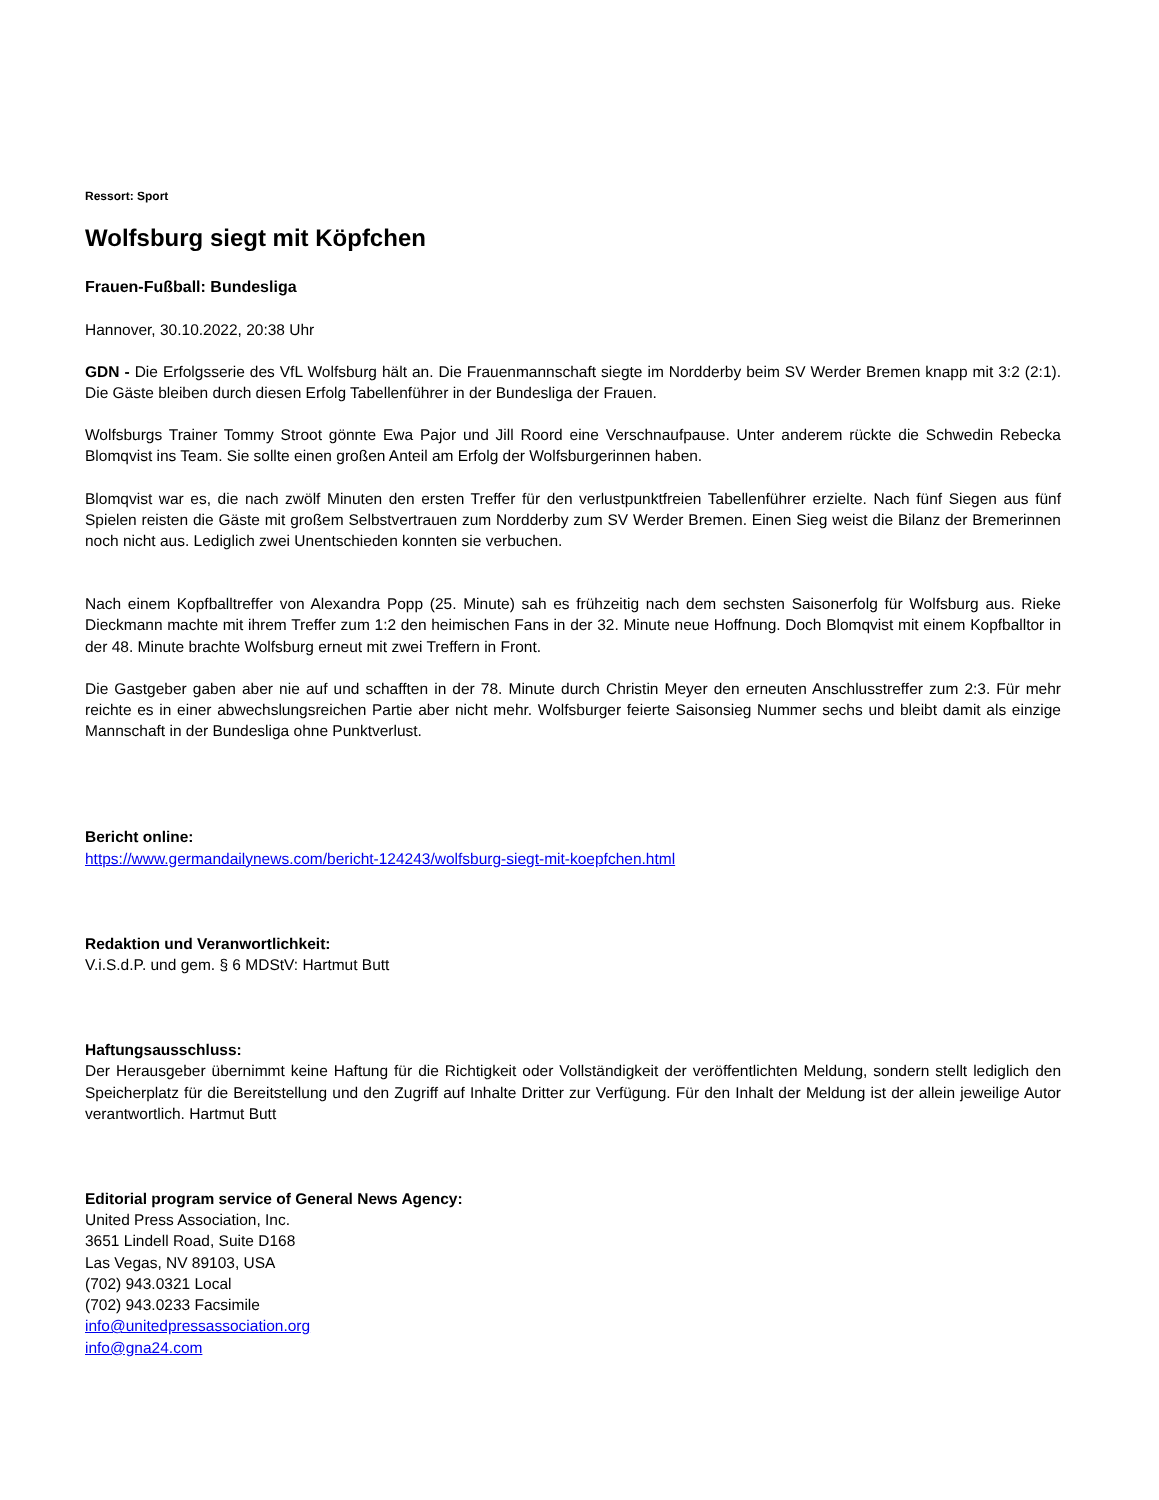Ressort: Sport
Wolfsburg siegt mit Köpfchen
Frauen-Fußball: Bundesliga
Hannover, 30.10.2022, 20:38 Uhr
GDN - Die Erfolgsserie des VfL Wolfsburg hält an. Die Frauenmannschaft siegte im Nordderby beim SV Werder Bremen knapp mit 3:2 (2:1). Die Gäste bleiben durch diesen Erfolg Tabellenführer in der Bundesliga der Frauen.
Wolfsburgs Trainer Tommy Stroot gönnte Ewa Pajor und Jill Roord eine Verschnaufpause. Unter anderem rückte die Schwedin Rebecka Blomqvist ins Team. Sie sollte einen großen Anteil am Erfolg der Wolfsburgerinnen haben.
Blomqvist war es, die nach zwölf Minuten den ersten Treffer für den verlustpunktfreien Tabellenführer erzielte. Nach fünf Siegen aus fünf Spielen reisten die Gäste mit großem Selbstvertrauen zum Nordderby zum SV Werder Bremen. Einen Sieg weist die Bilanz der Bremerinnen noch nicht aus. Lediglich zwei Unentschieden konnten sie verbuchen.
Nach einem Kopfballtreffer von Alexandra Popp (25. Minute) sah es frühzeitig nach dem sechsten Saisonerfolg für Wolfsburg aus. Rieke Dieckmann machte mit ihrem Treffer zum 1:2 den heimischen Fans in der 32. Minute neue Hoffnung. Doch Blomqvist mit einem Kopfballtor in der 48. Minute brachte Wolfsburg erneut mit zwei Treffern in Front.
Die Gastgeber gaben aber nie auf und schafften in der 78. Minute durch Christin Meyer den erneuten Anschlusstreffer zum 2:3. Für mehr reichte es in einer abwechslungsreichen Partie aber nicht mehr. Wolfsburger feierte Saisonsieg Nummer sechs und bleibt damit als einzige Mannschaft in der Bundesliga ohne Punktverlust.
Bericht online:
https://www.germandailynews.com/bericht-124243/wolfsburg-siegt-mit-koepfchen.html
Redaktion und Veranwortlichkeit:
V.i.S.d.P. und gem. § 6 MDStV: Hartmut Butt
Haftungsausschluss:
Der Herausgeber übernimmt keine Haftung für die Richtigkeit oder Vollständigkeit der veröffentlichten Meldung, sondern stellt lediglich den Speicherplatz für die Bereitstellung und den Zugriff auf Inhalte Dritter zur Verfügung. Für den Inhalt der Meldung ist der allein jeweilige Autor verantwortlich. Hartmut Butt
Editorial program service of General News Agency:
United Press Association, Inc.
3651 Lindell Road, Suite D168
Las Vegas, NV 89103, USA
(702) 943.0321 Local
(702) 943.0233 Facsimile
info@unitedpressassociation.org
info@gna24.com